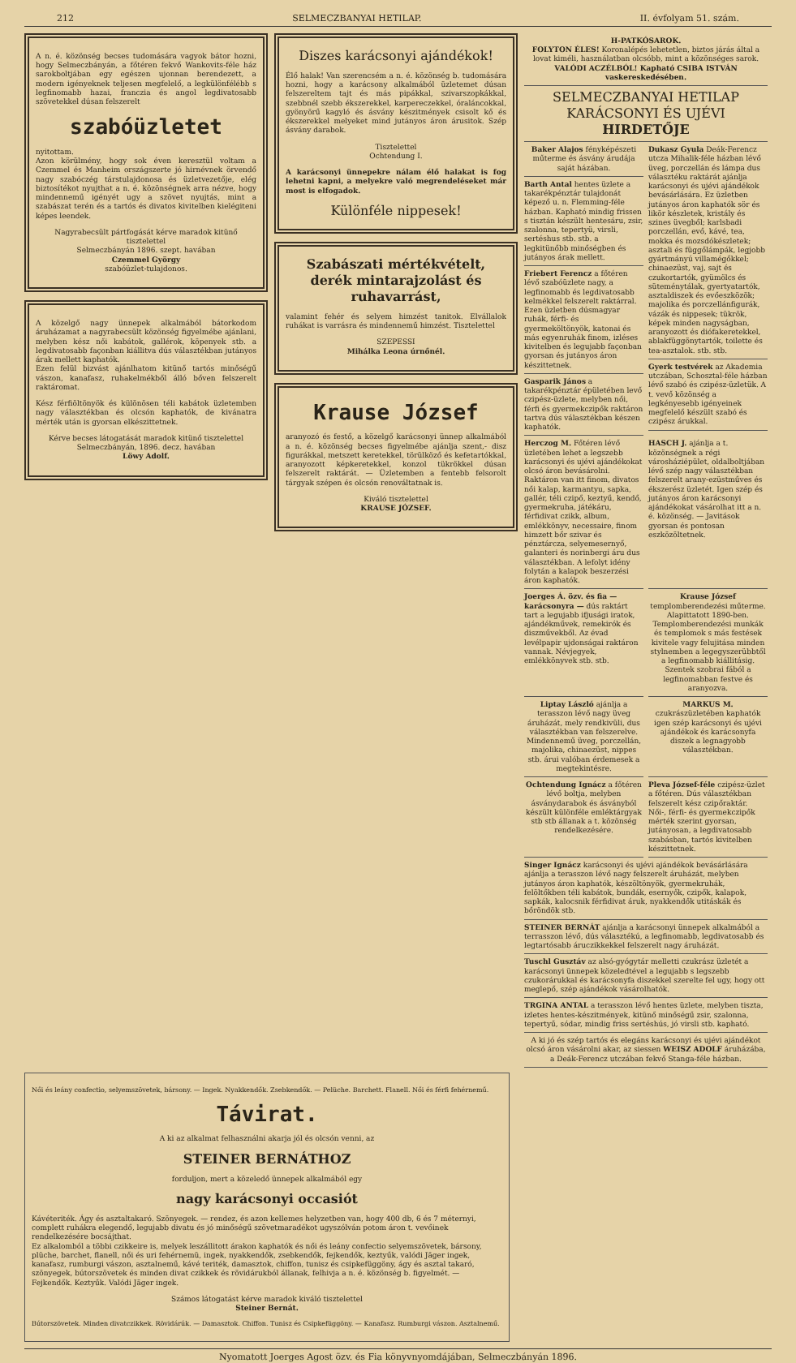212 SELMECZBANYAI HETILAP. II. évfolyam 51. szám.
A n. é. közönség becses tudomására vagyok bátor hozni, hogy Selmeczbányán, a főtéren fekvő Wankovits-féle ház sarokboltjában egy egészen ujonnan berendezett, a modern igényeknek teljesen megfelelő, a legkülönfélébb s legfinomabb hazai, franczia és angol legdivatosabb szövetekkel dúsan felszerelt
szabóüzletet
nyitottam.
Azon körülmény, hogy sok éven keresztül voltam a Czemmel és Manheim országszerte jó hirnévnek örvendő nagy szabóczég társtulajdonosa és üzletvezetője, elég biztosítékot nyujthat a n. é. közönségnek arra nézve, hogy mindennemű igényét ugy a szövet nyujtás, mint a szabászat terén és a tartós és divatos kivitelben kielégiteni képes leendek.
Nagyrabecsült pártfogását kérve maradok kitünő tisztelettel
Selmeczbányán 1896. szept. havában
Czemmel György
szabóüzlet-tulajdonos.
A közelgő nagy ünnepek alkalmából bátorkodom áruházamat a nagyrabecsült közönség figyelmébe ajánlani, melyben kész női kabátok, gallérok, köpenyek stb. a legdivatosabb façonban kiállitva dús választékban jutányos árak mellett kaphatók.
Ezen felül bizvást ajánlhatom kitünő tartós minőségű vászon, kanafasz, ruhakelmékből álló bőven felszerelt raktáromat.
Kész férfiöltönyök és különösen téli kabátok üzletemben nagy választékban és olcsón kaphatók, de kivánatra mérték után is gyorsan elkészittetnek.
Kérve becses látogatását maradok kitünő tisztelettel
Selmeczbányán, 1896. decz. havában
Löwy Adolf.
Diszes karácsonyi ajándékok!
Élő halak! Van szerencsém a n. é. közönség b. tudomására hozni, hogy a karácsony alkalmából üzletemet dúsan felszereltem tajt és más pipákkal, szivarszopkákkal, szebbnél szebb ékszerekkel, karpereczekkel, óraláncokkal, gyönyörű kagyló és ásvány készitmények csisolt kő és ékszerekkel melyeket mind jutányos áron árusitok. Szép ásvány darabok.
Tisztelettel
Ochtendung I.
A karácsonyi ünnepekre nálam élő halakat is fog lehetni kapni, a melyekre való megrendeléseket már most is elfogadok.
Különféle nippesek!
Szabászati mértékvételt, derék mintarajzolást és ruhavarrást,
valamint fehér és selyem himzést tanitok. Elvállalok ruhákat is varrásra és mindennemű himzést. Tisztelettel
SZEPESSI
Mihálka Leona úrnőnél.
Krause József
aranyozó és festő, a közelgő karácsonyi ünnep alkalmából a n. é. közönség becses figyelmébe ajánlja szent,- disz figurákkal, metszett keretekkel, törülköző és kefetartókkal, aranyozott képkeretekkel, konzol tükrökkel dúsan felszerelt raktárát. — Üzletemben a fentebb felsorolt tárgyak szépen és olcsón renováltatnak is.
Kiváló tisztelettel
KRAUSE JÓZSEF.
H-PATKÓSAROK.
FOLYTON ÉLES! Koronalépés lehetetlen, biztos járás által a lovat kiméli, használatban olcsóbb, mint a közönséges sarok.
VALÓDI ACZÉLBÓL! Kapható CSIBA ISTVÁN vaskereskedésében.
SELMECZBANYAI HETILAP
KARÁCSONYI ÉS UJÉVI
HIRDETŐJE
Baker Alajos fényképészeti műterme és ásvány árudája saját házában.
Barth Antal hentes üzlete a takarékpénztár tulajdonát képező u. n. Flemming-féle házban. Kapható mindig frissen s tisztán készült hentesáru, zsir, szalonna, tepertyü, virsli, sertéshus stb. stb. a legkitünőbb minőségben és jutányos árak mellett.
Friebert Ferencz a főtéren lévő szabóüzlete nagy, a legfinomabb és legdivatosabb kelmékkel felszerelt raktárral. Ezen üzletben dúsmagyar ruhák, férfi- és gyermeköltönyök, katonai és más egyenruhák finom, izléses kivitelben és legujabb façonban gyorsan és jutányos áron készittetnek.
Gasparik János a takarékpénztár épületében levő czipész-üzlete, melyben női, férfi és gyermekczipők raktáron tartva dús választékban készen kaphatók.
Dukasz Gyula Deák-Ferencz utcza Mihalik-féle házban lévő üveg, porczellán és lámpa dus választéku raktárát ajánlja karácsonyi és ujévi ajándékok bevásárlására. Ez üzletben jutányos áron kaphatók sör és likör készletek, kristály és szines üvegből; karlsbadi porczellán, evő, kávé, tea, mokka és mozsdókészletek; asztali és függőlámpák, legjobb gyártmányú villamégőkkel; chinaezüst, vaj, sajt és czukortartók, gyümölcs és süteménytálak, gyertyatartók, asztaldiszek és evőeszközök; majolika és porczellánfigurák, vázák és nippesek; tükrök, képek minden nagyságban, aranyozott és diófakeretekkel, ablakfüggönytartók, toilette és tea-asztalok. stb. stb.
Gyerk testvérek az Akademia utczában, Schosztal-féle házban lévő szabó és czipész-üzletük. A t. vevő közönség a legkényesebb igényeinek megfelelő készült szabó és czipész árukkal.
Herczog M. Főtéren lévő üzletében lehet a legszebb karácsonyi és ujévi ajándékokat olcsó áron bevásárolni. Raktáron van itt finom, divatos női kalap, karmantyu, sapka, gallér, téli czipő, keztyű, kendő, gyermekruha, játékáru, férfidivat czikk, album, emlékkönyv, necessaire, finom himzett bőr szivar és pénztárcza, selyemesernyő, galanteri és norinbergi áru dus választékban. A lefolyt idény folytán a kalapok beszerzési áron kaphatók.
HASCH J. ajánlja a t. közönségnek a régi városháziépület, oldalboltjában lévő szép nagy választékban felszerelt arany-ezüstműves és ékszerész üzletét. Igen szép és jutányos áron karácsonyi ajándékokat vásárolhat itt a n. é. közönség. — Javitások gyorsan és pontosan eszközöltetnek.
Joerges Á. özv. és fia — karácsonyra — dús raktárt tart a legujabb ifjusági iratok, ajándékművek, remekirók és diszművekből. Az évad levélpapir ujdonságai raktáron vannak. Névjegyek, emlékkönyvek stb. stb.
Krause József templomberendezési műterme. Alapittatott 1890-ben. Templomberendezési munkák és templomok s más festések kivitele vagy felujitása minden stylnemben a legegyszerübbtől a legfinomabb kiállitásig. Szentek szobrai fából a legfinomabban festve és aranyozva.
Liptay László ajánlja a terasszon lévő nagy üveg áruházát, mely rendkivüli, dus választékban van felszerelve. Mindennemű üveg, porczellán, majolika, chinaezüst, nippes stb. árui valóban érdemesek a megtekintésre.
MARKUS M. czukrászüzletében kaphatók igen szép karácsonyi és ujévi ajándékok és karácsonyfa diszek a legnagyobb választékban.
Ochtendung Ignácz a főtéren lévő boltja, melyben ásványdarabok és ásványból készült különféle emléktárgyak stb stb állanak a t. közönség rendelkezésére.
Pleva József-féle czipész-üzlet a főtéren. Dús választékban felszerelt kész czipőraktár. Női-, férfi- és gyermekczipők mérték szerint gyorsan, jutányosan, a legdivatosabb szabásban, tartós kivitelben készittetnek.
Singer Ignácz karácsonyi és ujévi ajándékok bevásárlására ajánlja a terasszon lévő nagy felszerelt áruházát, melyben jutányos áron kaphatók, készöltönyök, gyermekruhák, felöltőkben téli kabátok, bundák, esernyők, czipők, kalapok, sapkák, kalocsnik férfidivat áruk, nyakkendők utitáskák és bőröndök stb.
STEINER BERNÁT ajánlja a karácsonyi ünnepek alkalmából a terrasszon lévő, dús választékú, a legfinomabb, legdivatosabb és legtartósabb áruczikkekkel felszerelt nagy áruházát.
Tuschl Gusztáv az alsó-gyógytár melletti czukrász üzletét a karácsonyi ünnepek közeledtével a legujabb s legszebb czukorárukkal és karácsonyfa diszekkel szerelte fel ugy, hogy ott meglepő, szép ajándékok vásárolhatók.
TRGINA ANTAL a terasszon lévő hentes üzlete, melyben tiszta, izletes hentes-készitmények, kitünő minőségű zsir, szalonna, tepertyű, sódar, mindig friss sertéshús, jó virsli stb. kapható.
A ki jó és szép tartós és elegáns karácsonyi és ujévi ajándékot olcsó áron vásárolni akar, az siessen WEISZ ADOLF áruházába, a Deák-Ferencz utczában fekvő Stanga-féle házban.
Női és leány confectio, selyemszövetek, bársony. — Ingek. Nyakkendők. Zsebkendők. — Pelüche. Barchett. Flanell. Női és férfi fehérnemű.
Távirat.
A ki az alkalmat felhasználni akarja jól és olcsón venni, az
STEINER BERNÁTHOZ
forduljon, mert a közeledő ünnepek alkalmából egy
nagy karácsonyi occasiót
Kávéteriték. Ágy és asztaltakaró. Szönyegek. — rendez, és azon kellemes helyzetben van, hogy 400 db, 6 és 7 méternyi, complett ruhákra elegendő, legujabb divatu és jó minőségű szövetmaradékot ugyszólván potom áron t. vevőinek rendelkezésére bocsájthat.
Ez alkalomból a többi czikkeire is, melyek leszállitott árakon kaphatók és női és leány confectio selyemszövetek, bársony, plüche, barchet, flanell, női és uri fehérnemü, ingek, nyakkendők, zsebkendők, fejkendők, keztyűk, valódi Jäger ingek, kanafasz, rumburgi vászon, asztalnemű, kávé teriték, damasztok, chiffon, tunisz és csipkefüggöny, ágy és asztal takaró, szönyegek, bútorszövetek és minden divat czikkek és rövidárukból állanak, felhivja a n. é. közönség b. figyelmét. — Fejkendők. Keztyűk. Valódi Jäger ingek.
Számos látogatást kérve maradok kiváló tisztelettel
Steiner Bernát.
Bútorszövetek. Minden divatczikkek. Rövidárúk. — Damasztok. Chiffon. Tunisz és Csipkefüggöny. — Kanafasz. Rumburgi vászon. Asztalnemű.
Nyomatott Joerges Agost özv. és Fia könyvnyomdájában, Selmeczbányán 1896.